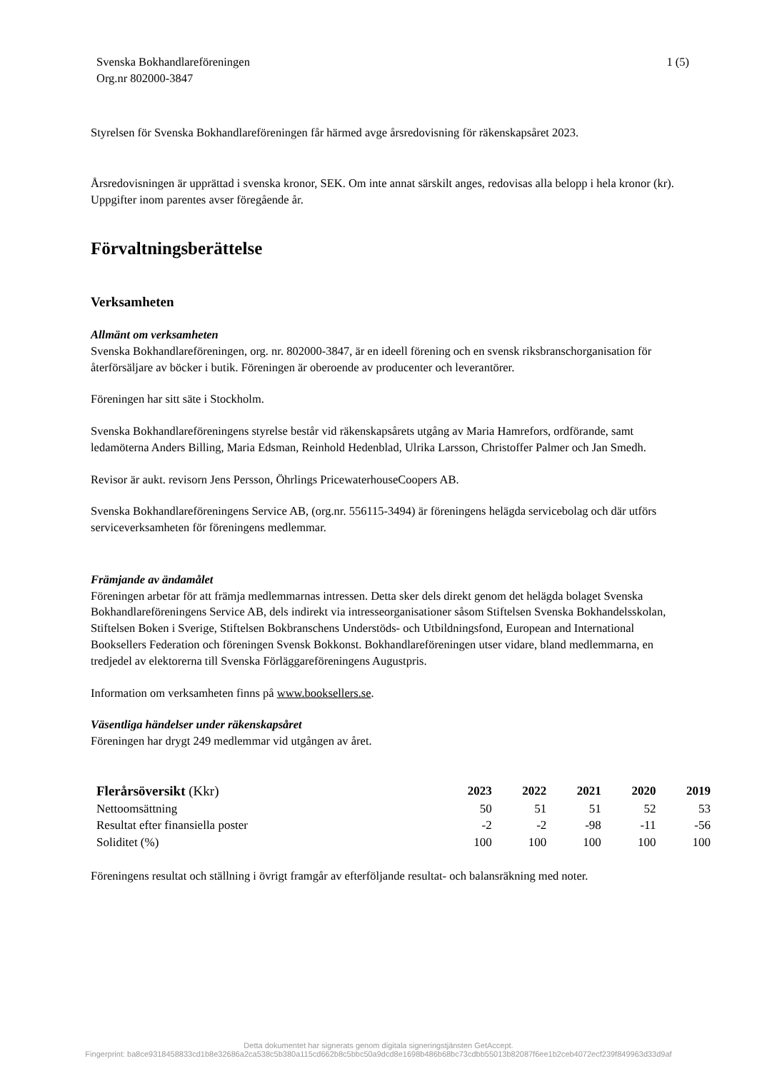Svenska Bokhandlareföreningen
Org.nr 802000-3847
1 (5)
Styrelsen för Svenska Bokhandlareföreningen får härmed avge årsredovisning för räkenskapsåret 2023.
Årsredovisningen är upprättad i svenska kronor, SEK. Om inte annat särskilt anges, redovisas alla belopp i hela kronor (kr). Uppgifter inom parentes avser föregående år.
Förvaltningsberättelse
Verksamheten
Allmänt om verksamheten
Svenska Bokhandlareföreningen, org. nr. 802000-3847, är en ideell förening och en svensk riksbranschorganisation för återförsäljare av böcker i butik. Föreningen är oberoende av producenter och leverantörer.
Föreningen har sitt säte i Stockholm.
Svenska Bokhandlareföreningens styrelse består vid räkenskapsårets utgång av Maria Hamrefors, ordförande, samt ledamöterna Anders Billing, Maria Edsman, Reinhold Hedenblad, Ulrika Larsson, Christoffer Palmer och Jan Smedh.
Revisor är aukt. revisorn Jens Persson, Öhrlings PricewaterhouseCoopers AB.
Svenska Bokhandlareföreningens Service AB, (org.nr. 556115-3494) är föreningens helägda servicebolag och där utförs serviceverksamheten för föreningens medlemmar.
Främjande av ändamålet
Föreningen arbetar för att främja medlemmarnas intressen. Detta sker dels direkt genom det helägda bolaget Svenska Bokhandlareföreningens Service AB, dels indirekt via intresseorganisationer såsom Stiftelsen Svenska Bokhandelsskolan, Stiftelsen Boken i Sverige, Stiftelsen Bokbranschens Understöds- och Utbildningsfond, European and International Booksellers Federation och föreningen Svensk Bokkonst. Bokhandlareföreningen utser vidare, bland medlemmarna, en tredjedel av elektorerna till Svenska Förläggareföreningens Augustpris.
Information om verksamheten finns på www.booksellers.se.
Väsentliga händelser under räkenskapsåret
Föreningen har drygt 249 medlemmar vid utgången av året.
| Flerårsöversikt (Kkr) | 2023 | 2022 | 2021 | 2020 | 2019 |
| --- | --- | --- | --- | --- | --- |
| Nettoomsättning | 50 | 51 | 51 | 52 | 53 |
| Resultat efter finansiella poster | -2 | -2 | -98 | -11 | -56 |
| Soliditet (%) | 100 | 100 | 100 | 100 | 100 |
Föreningens resultat och ställning i övrigt framgår av efterföljande resultat- och balansräkning med noter.
Detta dokumentet har signerats genom digitala signeringstjänsten GetAccept.
Fingerprint: ba8ce9318458833cd1b8e32686a2ca538c5b380a115cd662b8c5bbc50a9dcd8e1698b486b68bc73cdbb55013b82087f6ee1b2ceb4072ecf239f849963d33d9af